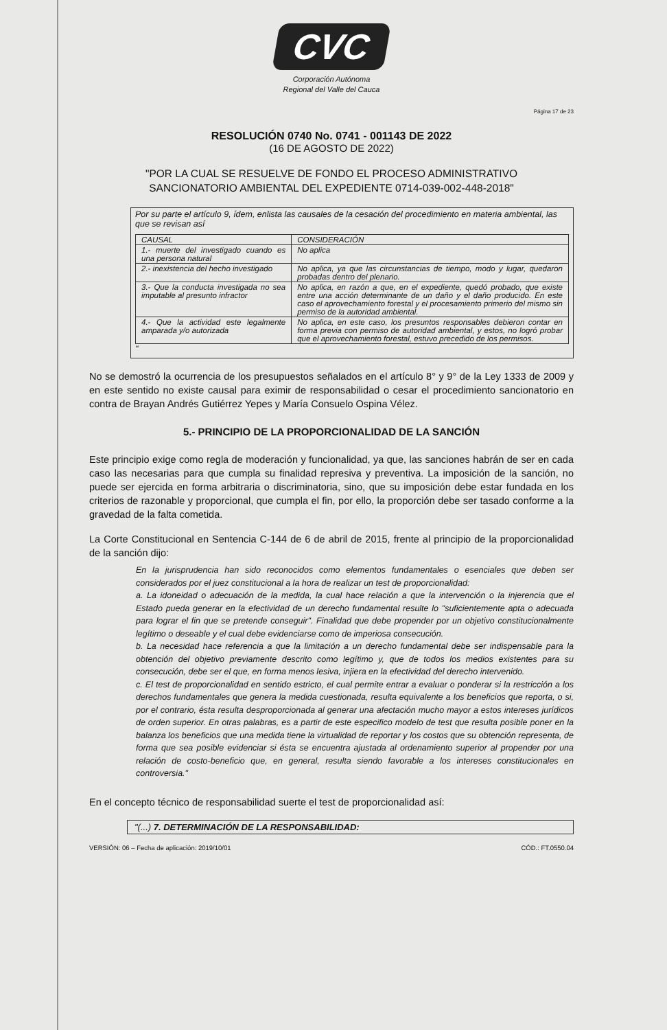CVC
Corporación Autónoma
Regional del Valle del Cauca
Página 17 de 23
RESOLUCIÓN 0740 No. 0741 - 001143 DE 2022
(16 DE AGOSTO DE 2022)
"POR LA CUAL SE RESUELVE DE FONDO EL PROCESO ADMINISTRATIVO SANCIONATORIO AMBIENTAL DEL EXPEDIENTE 0714-039-002-448-2018"
Por su parte el artículo 9, ídem, enlista las causales de la cesación del procedimiento en materia ambiental, las que se revisan así
| CAUSAL | CONSIDERACIÓN |
| --- | --- |
| 1.- muerte del investigado cuando es una persona natural | No aplica |
| 2.- inexistencia del hecho investigado | No aplica, ya que las circunstancias de tiempo, modo y lugar, quedaron probadas dentro del plenario. |
| 3.- Que la conducta investigada no sea imputable al presunto infractor | No aplica, en razón a que, en el expediente, quedó probado, que existe entre una acción determinante de un daño y el daño producido. En este caso el aprovechamiento forestal y el procesamiento primerio del mismo sin permiso de la autoridad ambiental. |
| 4.- Que la actividad este legalmente amparada y/o autorizada | No aplica, en este caso, los presuntos responsables debieron contar en forma previa con permiso de autoridad ambiental, y estos, no logró probar que el aprovechamiento forestal, estuvo precedido de los permisos. |
"
No se demostró la ocurrencia de los presupuestos señalados en el artículo 8° y 9° de la Ley 1333 de 2009 y en este sentido no existe causal para eximir de responsabilidad o cesar el procedimiento sancionatorio en contra de Brayan Andrés Gutiérrez Yepes y María Consuelo Ospina Vélez.
5.- PRINCIPIO DE LA PROPORCIONALIDAD DE LA SANCIÓN
Este principio exige como regla de moderación y funcionalidad, ya que, las sanciones habrán de ser en cada caso las necesarias para que cumpla su finalidad represiva y preventiva. La imposición de la sanción, no puede ser ejercida en forma arbitraria o discriminatoria, sino, que su imposición debe estar fundada en los criterios de razonable y proporcional, que cumpla el fin, por ello, la proporción debe ser tasado conforme a la gravedad de la falta cometida.
La Corte Constitucional en Sentencia C-144 de 6 de abril de 2015, frente al principio de la proporcionalidad de la sanción dijo:
En la jurisprudencia han sido reconocidos como elementos fundamentales o esenciales que deben ser considerados por el juez constitucional a la hora de realizar un test de proporcionalidad:
a. La idoneidad o adecuación de la medida, la cual hace relación a que la intervención o la injerencia que el Estado pueda generar en la efectividad de un derecho fundamental resulte lo "suficientemente apta o adecuada para lograr el fin que se pretende conseguir". Finalidad que debe propender por un objetivo constitucionalmente legítimo o deseable y el cual debe evidenciarse como de imperiosa consecución.
b. La necesidad hace referencia a que la limitación a un derecho fundamental debe ser indispensable para la obtención del objetivo previamente descrito como legítimo y, que de todos los medios existentes para su consecución, debe ser el que, en forma menos lesiva, injiera en la efectividad del derecho intervenido.
c. El test de proporcionalidad en sentido estricto, el cual permite entrar a evaluar o ponderar si la restricción a los derechos fundamentales que genera la medida cuestionada, resulta equivalente a los beneficios que reporta, o si, por el contrario, ésta resulta desproporcionada al generar una afectación mucho mayor a estos intereses jurídicos de orden superior. En otras palabras, es a partir de este especifico modelo de test que resulta posible poner en la balanza los beneficios que una medida tiene la virtualidad de reportar y los costos que su obtención representa, de forma que sea posible evidenciar si ésta se encuentra ajustada al ordenamiento superior al propender por una relación de costo-beneficio que, en general, resulta siendo favorable a los intereses constitucionales en controversia."
En el concepto técnico de responsabilidad suerte el test de proporcionalidad así:
"(...) 7. DETERMINACIÓN DE LA RESPONSABILIDAD:
VERSIÓN: 06 – Fecha de aplicación: 2019/10/01 CÓD.: FT.0550.04